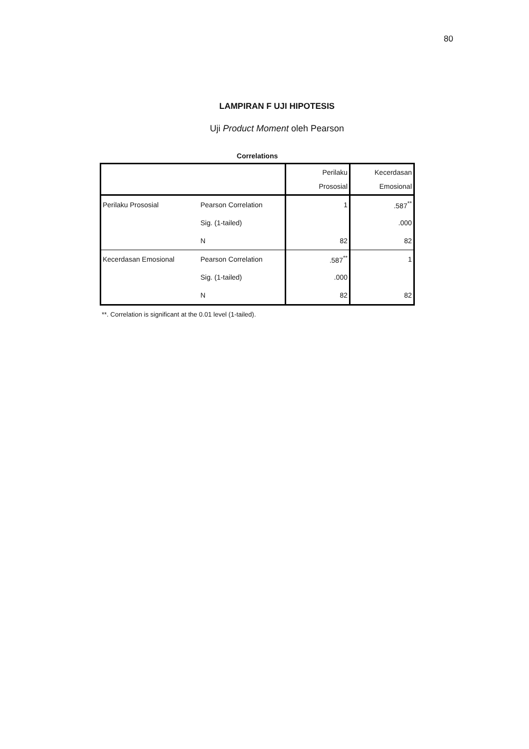80
LAMPIRAN F UJI HIPOTESIS
Uji Product Moment oleh Pearson
Correlations
| | | Perilaku Prososial | Kecerdasan Emosional |
| Perilaku Prososial | Pearson Correlation | 1 | .587<sup>**</sup> |
| | Sig. (1-tailed) | | .000 |
| | N | 82 | 82 |
| Kecerdasan Emosional | Pearson Correlation | .587<sup>**</sup> | 1 |
| | Sig. (1-tailed) | .000 | |
| | N | 82 | 82 |
**. Correlation is significant at the 0.01 level (1-tailed).